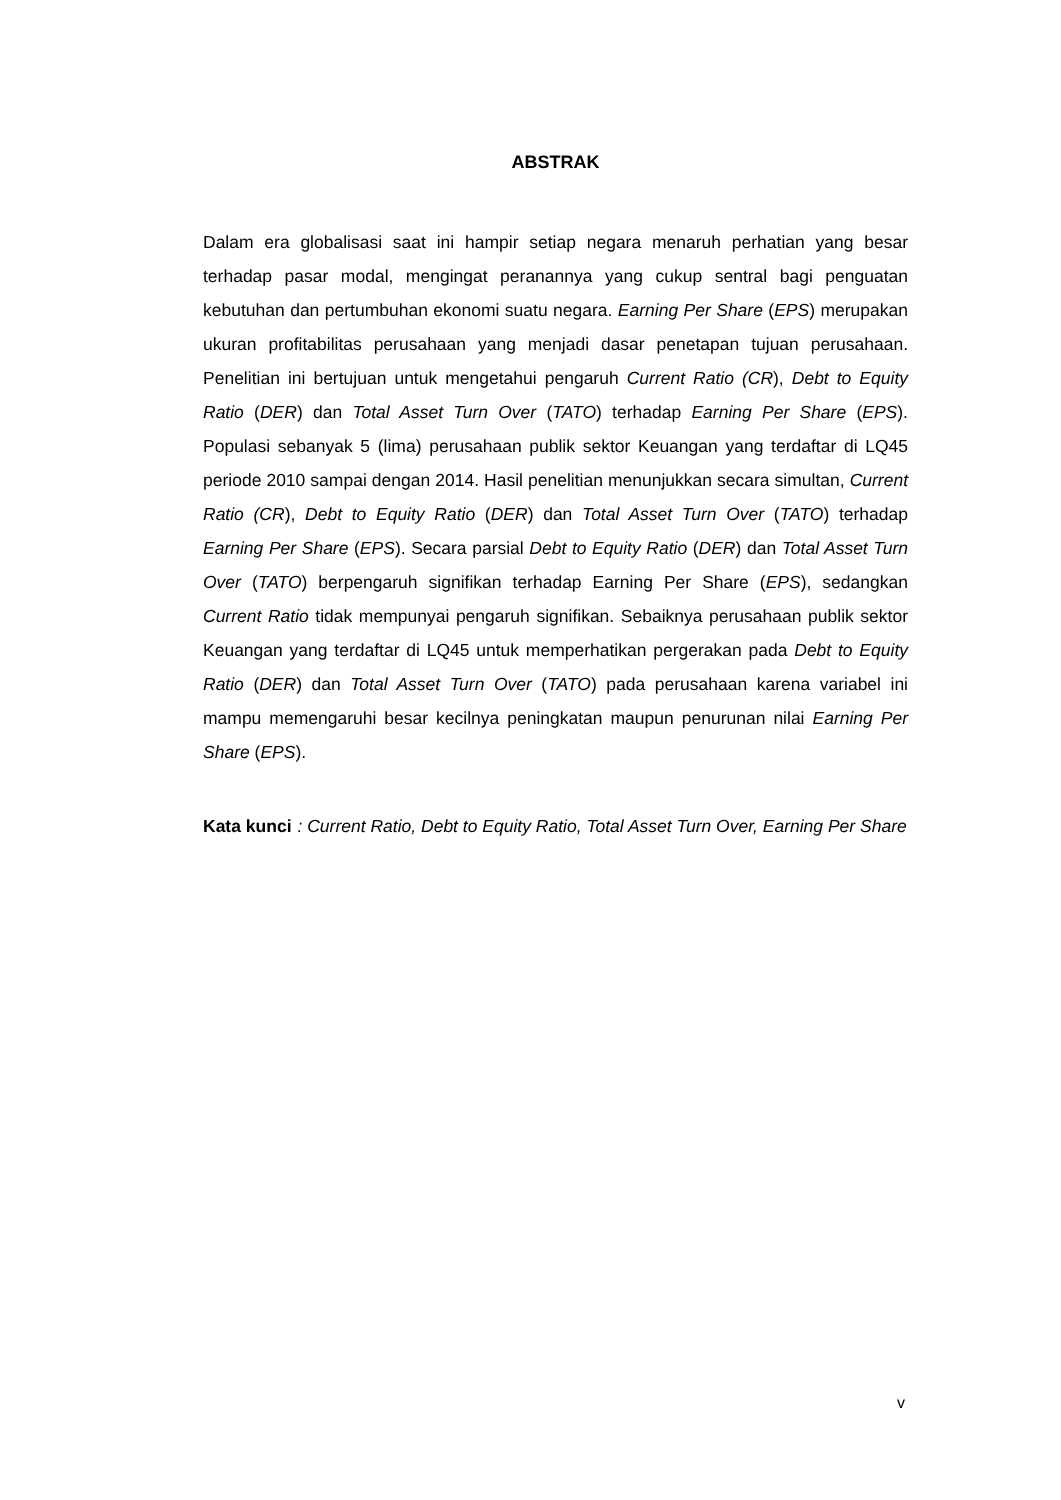ABSTRAK
Dalam era globalisasi saat ini hampir setiap negara menaruh perhatian yang besar terhadap pasar modal, mengingat peranannya yang cukup sentral bagi penguatan kebutuhan dan pertumbuhan ekonomi suatu negara. Earning Per Share (EPS) merupakan ukuran profitabilitas perusahaan yang menjadi dasar penetapan tujuan perusahaan. Penelitian ini bertujuan untuk mengetahui pengaruh Current Ratio (CR), Debt to Equity Ratio (DER) dan Total Asset Turn Over (TATO) terhadap Earning Per Share (EPS). Populasi sebanyak 5 (lima) perusahaan publik sektor Keuangan yang terdaftar di LQ45 periode 2010 sampai dengan 2014. Hasil penelitian menunjukkan secara simultan, Current Ratio (CR), Debt to Equity Ratio (DER) dan Total Asset Turn Over (TATO) terhadap Earning Per Share (EPS). Secara parsial Debt to Equity Ratio (DER) dan Total Asset Turn Over (TATO) berpengaruh signifikan terhadap Earning Per Share (EPS), sedangkan Current Ratio tidak mempunyai pengaruh signifikan. Sebaiknya perusahaan publik sektor Keuangan yang terdaftar di LQ45 untuk memperhatikan pergerakan pada Debt to Equity Ratio (DER) dan Total Asset Turn Over (TATO) pada perusahaan karena variabel ini mampu memengaruhi besar kecilnya peningkatan maupun penurunan nilai Earning Per Share (EPS).
Kata kunci : Current Ratio, Debt to Equity Ratio, Total Asset Turn Over, Earning Per Share
v